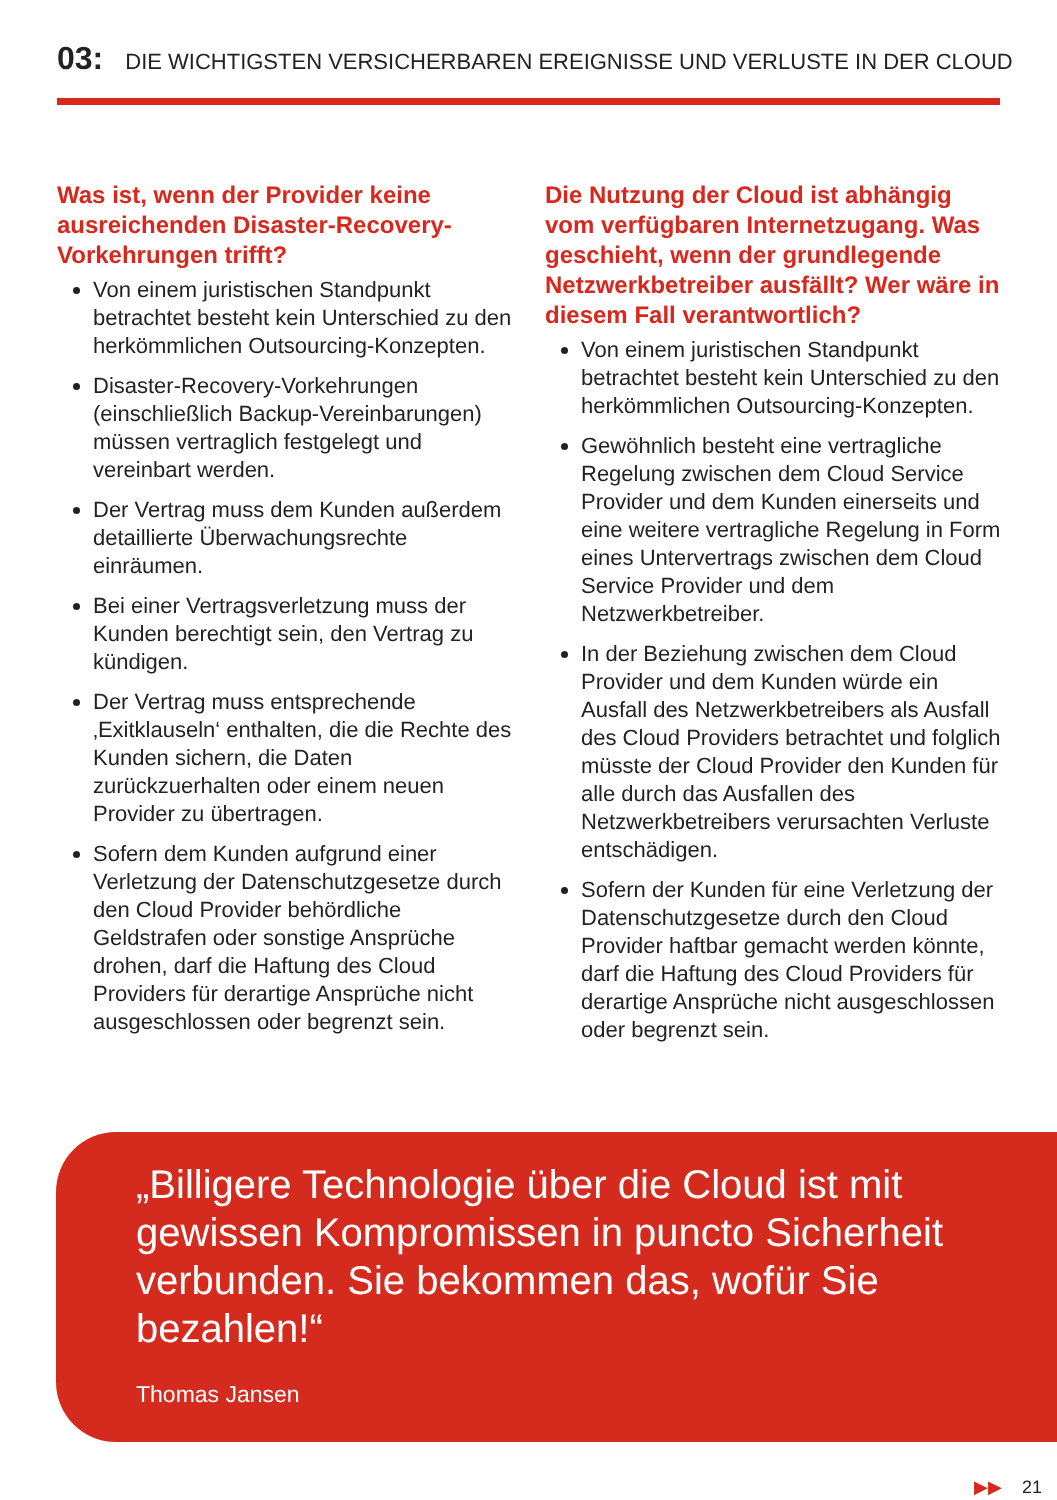03: DIE WICHTIGSTEN VERSICHERBAREN EREIGNISSE UND VERLUSTE IN DER CLOUD
Was ist, wenn der Provider keine ausreichenden Disaster-Recovery-Vorkehrungen trifft?
Von einem juristischen Standpunkt betrachtet besteht kein Unterschied zu den herkömmlichen Outsourcing-Konzepten.
Disaster-Recovery-Vorkehrungen (einschließlich Backup-Vereinbarungen) müssen vertraglich festgelegt und vereinbart werden.
Der Vertrag muss dem Kunden außerdem detaillierte Überwachungsrechte einräumen.
Bei einer Vertragsverletzung muss der Kunden berechtigt sein, den Vertrag zu kündigen.
Der Vertrag muss entsprechende ‚Exitklauseln‘ enthalten, die die Rechte des Kunden sichern, die Daten zurückzuerhalten oder einem neuen Provider zu übertragen.
Sofern dem Kunden aufgrund einer Verletzung der Datenschutzgesetze durch den Cloud Provider behördliche Geldstrafen oder sonstige Ansprüche drohen, darf die Haftung des Cloud Providers für derartige Ansprüche nicht ausgeschlossen oder begrenzt sein.
Die Nutzung der Cloud ist abhängig vom verfügbaren Internetzugang. Was geschieht, wenn der grundlegende Netzwerkbetreiber ausfällt? Wer wäre in diesem Fall verantwortlich?
Von einem juristischen Standpunkt betrachtet besteht kein Unterschied zu den herkömmlichen Outsourcing-Konzepten.
Gewöhnlich besteht eine vertragliche Regelung zwischen dem Cloud Service Provider und dem Kunden einerseits und eine weitere vertragliche Regelung in Form eines Untervertrags zwischen dem Cloud Service Provider und dem Netzwerkbetreiber.
In der Beziehung zwischen dem Cloud Provider und dem Kunden würde ein Ausfall des Netzwerkbetreibers als Ausfall des Cloud Providers betrachtet und folglich müsste der Cloud Provider den Kunden für alle durch das Ausfallen des Netzwerkbetreibers verursachten Verluste entschädigen.
Sofern der Kunden für eine Verletzung der Datenschutzgesetze durch den Cloud Provider haftbar gemacht werden könnte, darf die Haftung des Cloud Providers für derartige Ansprüche nicht ausgeschlossen oder begrenzt sein.
„Billigere Technologie über die Cloud ist mit gewissen Kompromissen in puncto Sicherheit verbunden. Sie bekommen das, wofür Sie bezahlen!“
Thomas Jansen
▶▶ 21